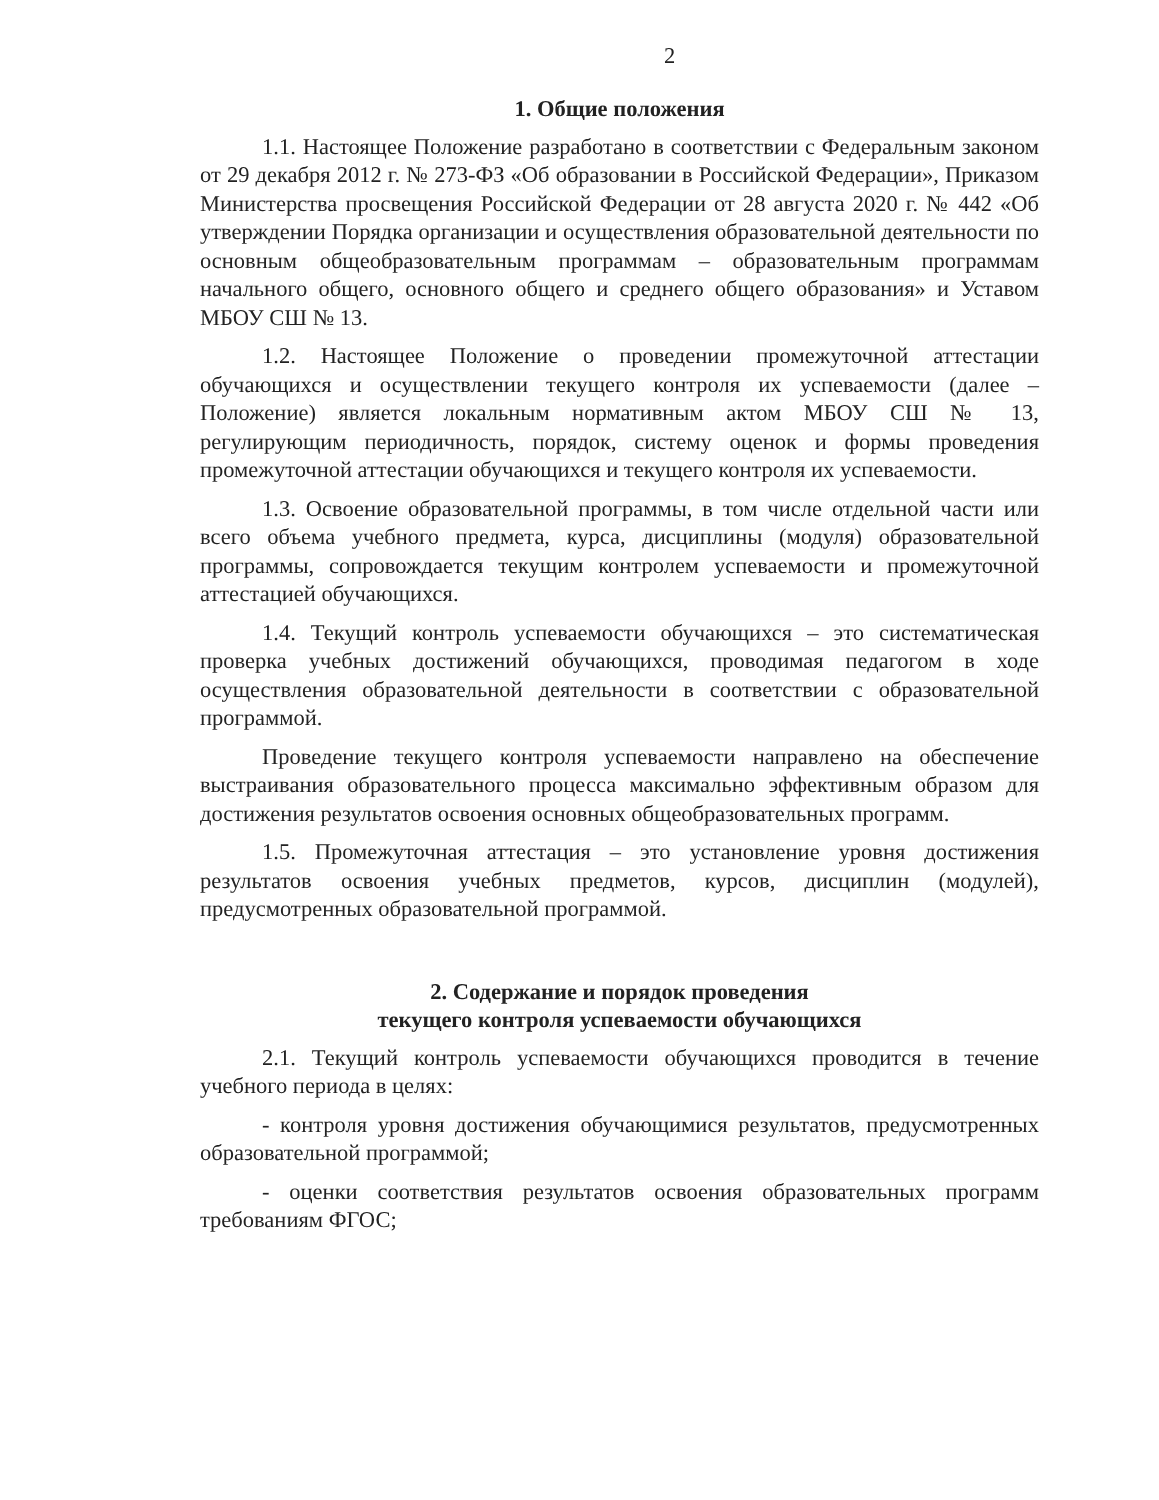2
1. Общие положения
1.1. Настоящее Положение разработано в соответствии с Федеральным законом от 29 декабря 2012 г. № 273-ФЗ «Об образовании в Российской Федерации», Приказом Министерства просвещения Российской Федерации от 28 августа 2020 г. № 442 «Об утверждении Порядка организации и осуществления образовательной деятельности по основным общеобразовательным программам – образовательным программам начального общего, основного общего и среднего общего образования» и Уставом МБОУ СШ № 13.
1.2. Настоящее Положение о проведении промежуточной аттестации обучающихся и осуществлении текущего контроля их успеваемости (далее – Положение) является локальным нормативным актом МБОУ СШ № 13, регулирующим периодичность, порядок, систему оценок и формы проведения промежуточной аттестации обучающихся и текущего контроля их успеваемости.
1.3. Освоение образовательной программы, в том числе отдельной части или всего объема учебного предмета, курса, дисциплины (модуля) образовательной программы, сопровождается текущим контролем успеваемости и промежуточной аттестацией обучающихся.
1.4. Текущий контроль успеваемости обучающихся – это систематическая проверка учебных достижений обучающихся, проводимая педагогом в ходе осуществления образовательной деятельности в соответствии с образовательной программой.
Проведение текущего контроля успеваемости направлено на обеспечение выстраивания образовательного процесса максимально эффективным образом для достижения результатов освоения основных общеобразовательных программ.
1.5. Промежуточная аттестация – это установление уровня достижения результатов освоения учебных предметов, курсов, дисциплин (модулей), предусмотренных образовательной программой.
2. Содержание и порядок проведения
текущего контроля успеваемости обучающихся
2.1. Текущий контроль успеваемости обучающихся проводится в течение учебного периода в целях:
- контроля уровня достижения обучающимися результатов, предусмотренных образовательной программой;
- оценки соответствия результатов освоения образовательных программ требованиям ФГОС;